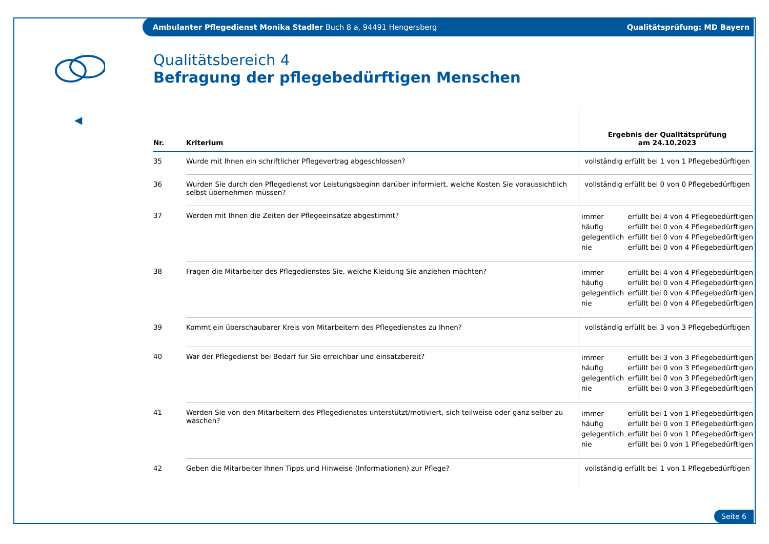Ambulanter Pflegedienst Monika Stadler Buch 8 a, 94491 Hengersberg Qualitätsprüfung: MD Bayern
◀
Qualitätsbereich 4
Befragung der pflegebedürftigen Menschen
| Nr. | Kriterium | Ergebnis der Qualitätsprüfung am 24.10.2023 |
| --- | --- | --- |
| 35 | Wurde mit Ihnen ein schriftlicher Pflegevertrag abgeschlossen? | vollständig erfüllt bei 1 von 1 Pflegebedürftigen |
| 36 | Wurden Sie durch den Pflegedienst vor Leistungsbeginn darüber informiert, welche Kosten Sie voraussichtlich selbst übernehmen müssen? | vollständig erfüllt bei 0 von 0 Pflegebedürftigen |
| 37 | Werden mit Ihnen die Zeiten der Pflegeeinsätze abgestimmt? | immer erfüllt bei 4 von 4 Pflegebedürftigen häufig erfüllt bei 0 von 4 Pflegebedürftigen gelegentlich erfüllt bei 0 von 4 Pflegebedürftigen nie erfüllt bei 0 von 4 Pflegebedürftigen |
| 38 | Fragen die Mitarbeiter des Pflegedienstes Sie, welche Kleidung Sie anziehen möchten? | immer erfüllt bei 4 von 4 Pflegebedürftigen häufig erfüllt bei 0 von 4 Pflegebedürftigen gelegentlich erfüllt bei 0 von 4 Pflegebedürftigen nie erfüllt bei 0 von 4 Pflegebedürftigen |
| 39 | Kommt ein überschaubarer Kreis von Mitarbeitern des Pflegedienstes zu Ihnen? | vollständig erfüllt bei 3 von 3 Pflegebedürftigen |
| 40 | War der Pflegedienst bei Bedarf für Sie erreichbar und einsatzbereit? | immer erfüllt bei 3 von 3 Pflegebedürftigen häufig erfüllt bei 0 von 3 Pflegebedürftigen gelegentlich erfüllt bei 0 von 3 Pflegebedürftigen nie erfüllt bei 0 von 3 Pflegebedürftigen |
| 41 | Werden Sie von den Mitarbeitern des Pflegedienstes unterstützt/motiviert, sich teilweise oder ganz selber zu waschen? | immer erfüllt bei 1 von 1 Pflegebedürftigen häufig erfüllt bei 0 von 1 Pflegebedürftigen gelegentlich erfüllt bei 0 von 1 Pflegebedürftigen nie erfüllt bei 0 von 1 Pflegebedürftigen |
| 42 | Geben die Mitarbeiter Ihnen Tipps und Hinweise (Informationen) zur Pflege? | vollständig erfüllt bei 1 von 1 Pflegebedürftigen |
Seite 6